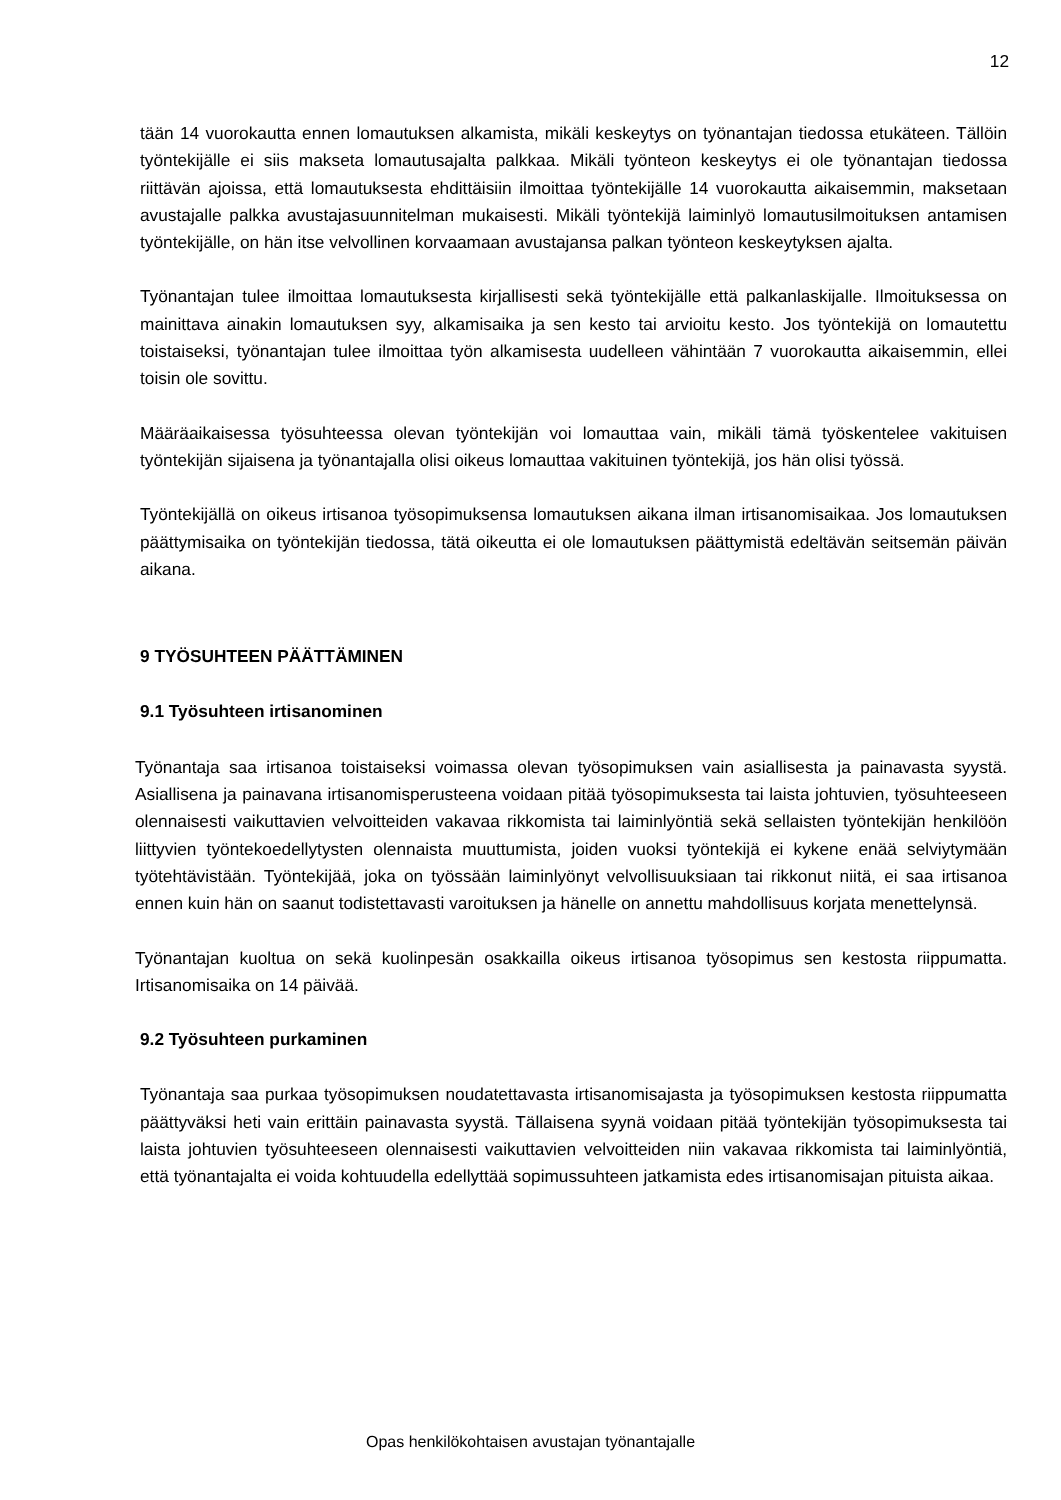12
tään 14 vuorokautta ennen lomautuksen alkamista, mikäli keskeytys on työnantajan tiedossa etukäteen. Tällöin työntekijälle ei siis makseta lomautusajalta palkkaa. Mikäli työnteon keskeytys ei ole työnantajan tiedossa riittävän ajoissa, että lomautuksesta ehdittäisiin ilmoittaa työntekijälle 14 vuorokautta aikaisemmin, maksetaan avustajalle palkka avustajasuunnitelman mukaisesti. Mikäli työntekijä laiminlyö lomautusilmoituksen antamisen työntekijälle, on hän itse velvollinen korvaamaan avustajansa palkan työnteon keskeytyksen ajalta.
Työnantajan tulee ilmoittaa lomautuksesta kirjallisesti sekä työntekijälle että palkanlaskijalle. Ilmoituksessa on mainittava ainakin lomautuksen syy, alkamisaika ja sen kesto tai arvioitu kesto. Jos työntekijä on lomautettu toistaiseksi, työnantajan tulee ilmoittaa työn alkamisesta uudelleen vähintään 7 vuorokautta aikaisemmin, ellei toisin ole sovittu.
Määräaikaisessa työsuhteessa olevan työntekijän voi lomauttaa vain, mikäli tämä työskentelee vakituisen työntekijän sijaisena ja työnantajalla olisi oikeus lomauttaa vakituinen työntekijä, jos hän olisi työssä.
Työntekijällä on oikeus irtisanoa työsopimuksensa lomautuksen aikana ilman irtisanomisaikaa. Jos lomautuksen päättymisaika on työntekijän tiedossa, tätä oikeutta ei ole lomautuksen päättymistä edeltävän seitsemän päivän aikana.
9 TYÖSUHTEEN PÄÄTTÄMINEN
9.1 Työsuhteen irtisanominen
Työnantaja saa irtisanoa toistaiseksi voimassa olevan työsopimuksen vain asiallisesta ja painavasta syystä. Asiallisena ja painavana irtisanomisperusteena voidaan pitää työsopimuksesta tai laista johtuvien, työsuhteeseen olennaisesti vaikuttavien velvoitteiden vakavaa rikkomista tai laiminlyöntiä sekä sellaisten työntekijän henkilöön liittyvien työntekoedellytysten olennaista muuttumista, joiden vuoksi työntekijä ei kykene enää selviytymään työtehtävistään. Työntekijää, joka on työssään laiminlyönyt velvollisuuksiaan tai rikkonut niitä, ei saa irtisanoa ennen kuin hän on saanut todistettavasti varoituksen ja hänelle on annettu mahdollisuus korjata menettelynsä.
Työnantajan kuoltua on sekä kuolinpesän osakkailla oikeus irtisanoa työsopimus sen kestosta riippumatta. Irtisanomisaika on 14 päivää.
9.2 Työsuhteen purkaminen
Työnantaja saa purkaa työsopimuksen noudatettavasta irtisanomisajasta ja työsopimuksen kestosta riippumatta päättyväksi heti vain erittäin painavasta syystä. Tällaisena syynä voidaan pitää työntekijän työsopimuksesta tai laista johtuvien työsuhteeseen olennaisesti vaikuttavien velvoitteiden niin vakavaa rikkomista tai laiminlyöntiä, että työnantajalta ei voida kohtuudella edellyttää sopimussuhteen jatkamista edes irtisanomisajan pituista aikaa.
Opas henkilökohtaisen avustajan työnantajalle